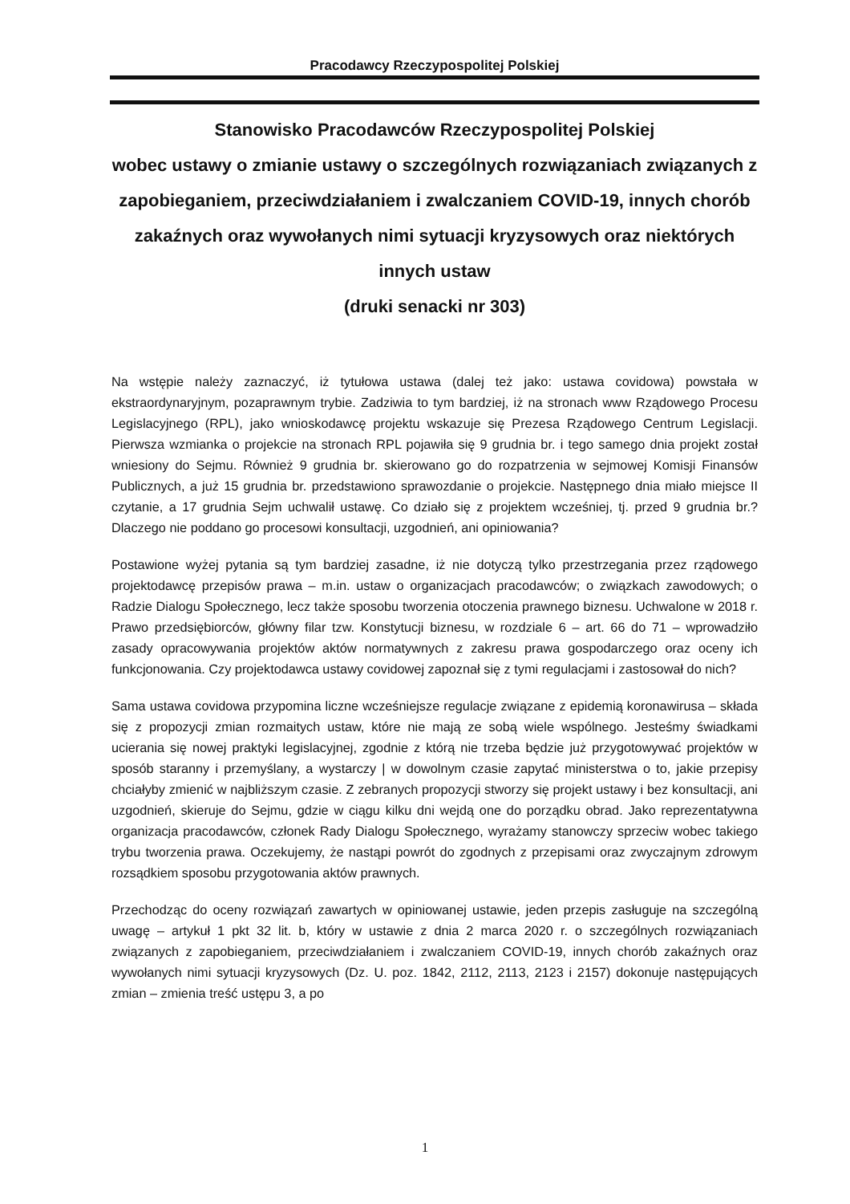Pracodawcy Rzeczypospolitej Polskiej
Stanowisko Pracodawców Rzeczypospolitej Polskiej
wobec ustawy o zmianie ustawy o szczególnych rozwiązaniach związanych z zapobieganiem, przeciwdziałaniem i zwalczaniem COVID-19, innych chorób zakaźnych oraz wywołanych nimi sytuacji kryzysowych oraz niektórych innych ustaw
(druki senacki nr 303)
Na wstępie należy zaznaczyć, iż tytułowa ustawa (dalej też jako: ustawa covidowa) powstała w ekstraordynaryjnym, pozaprawnym trybie. Zadziwia to tym bardziej, iż na stronach www Rządowego Procesu Legislacyjnego (RPL), jako wnioskodawcę projektu wskazuje się Prezesa Rządowego Centrum Legislacji. Pierwsza wzmianka o projekcie na stronach RPL pojawiła się 9 grudnia br. i tego samego dnia projekt został wniesiony do Sejmu. Również 9 grudnia br. skierowano go do rozpatrzenia w sejmowej Komisji Finansów Publicznych, a już 15 grudnia br. przedstawiono sprawozdanie o projekcie. Następnego dnia miało miejsce II czytanie, a 17 grudnia Sejm uchwalił ustawę. Co działo się z projektem wcześniej, tj. przed 9 grudnia br.? Dlaczego nie poddano go procesowi konsultacji, uzgodnień, ani opiniowania?
Postawione wyżej pytania są tym bardziej zasadne, iż nie dotyczą tylko przestrzegania przez rządowego projektodawcę przepisów prawa – m.in. ustaw o organizacjach pracodawców; o związkach zawodowych; o Radzie Dialogu Społecznego, lecz także sposobu tworzenia otoczenia prawnego biznesu. Uchwalone w 2018 r. Prawo przedsiębiorców, główny filar tzw. Konstytucji biznesu, w rozdziale 6 – art. 66 do 71 – wprowadziło zasady opracowywania projektów aktów normatywnych z zakresu prawa gospodarczego oraz oceny ich funkcjonowania. Czy projektodawca ustawy covidowej zapoznał się z tymi regulacjami i zastosował do nich?
Sama ustawa covidowa przypomina liczne wcześniejsze regulacje związane z epidemią koronawirusa – składa się z propozycji zmian rozmaitych ustaw, które nie mają ze sobą wiele wspólnego. Jesteśmy świadkami ucierania się nowej praktyki legislacyjnej, zgodnie z którą nie trzeba będzie już przygotowywać projektów w sposób staranny i przemyślany, a wystarczy | w dowolnym czasie zapytać ministerstwa o to, jakie przepisy chciałyby zmienić w najbliższym czasie. Z zebranych propozycji stworzy się projekt ustawy i bez konsultacji, ani uzgodnień, skieruje do Sejmu, gdzie w ciągu kilku dni wejdą one do porządku obrad. Jako reprezentatywna organizacja pracodawców, członek Rady Dialogu Społecznego, wyrażamy stanowczy sprzeciw wobec takiego trybu tworzenia prawa. Oczekujemy, że nastąpi powrót do zgodnych z przepisami oraz zwyczajnym zdrowym rozsądkiem sposobu przygotowania aktów prawnych.
Przechodząc do oceny rozwiązań zawartych w opiniowanej ustawie, jeden przepis zasługuje na szczególną uwagę – artykuł 1 pkt 32 lit. b, który w ustawie z dnia 2 marca 2020 r. o szczególnych rozwiązaniach związanych z zapobieganiem, przeciwdziałaniem i zwalczaniem COVID-19, innych chorób zakaźnych oraz wywołanych nimi sytuacji kryzysowych (Dz. U. poz. 1842, 2112, 2113, 2123 i 2157) dokonuje następujących zmian – zmienia treść ustępu 3, a po
1